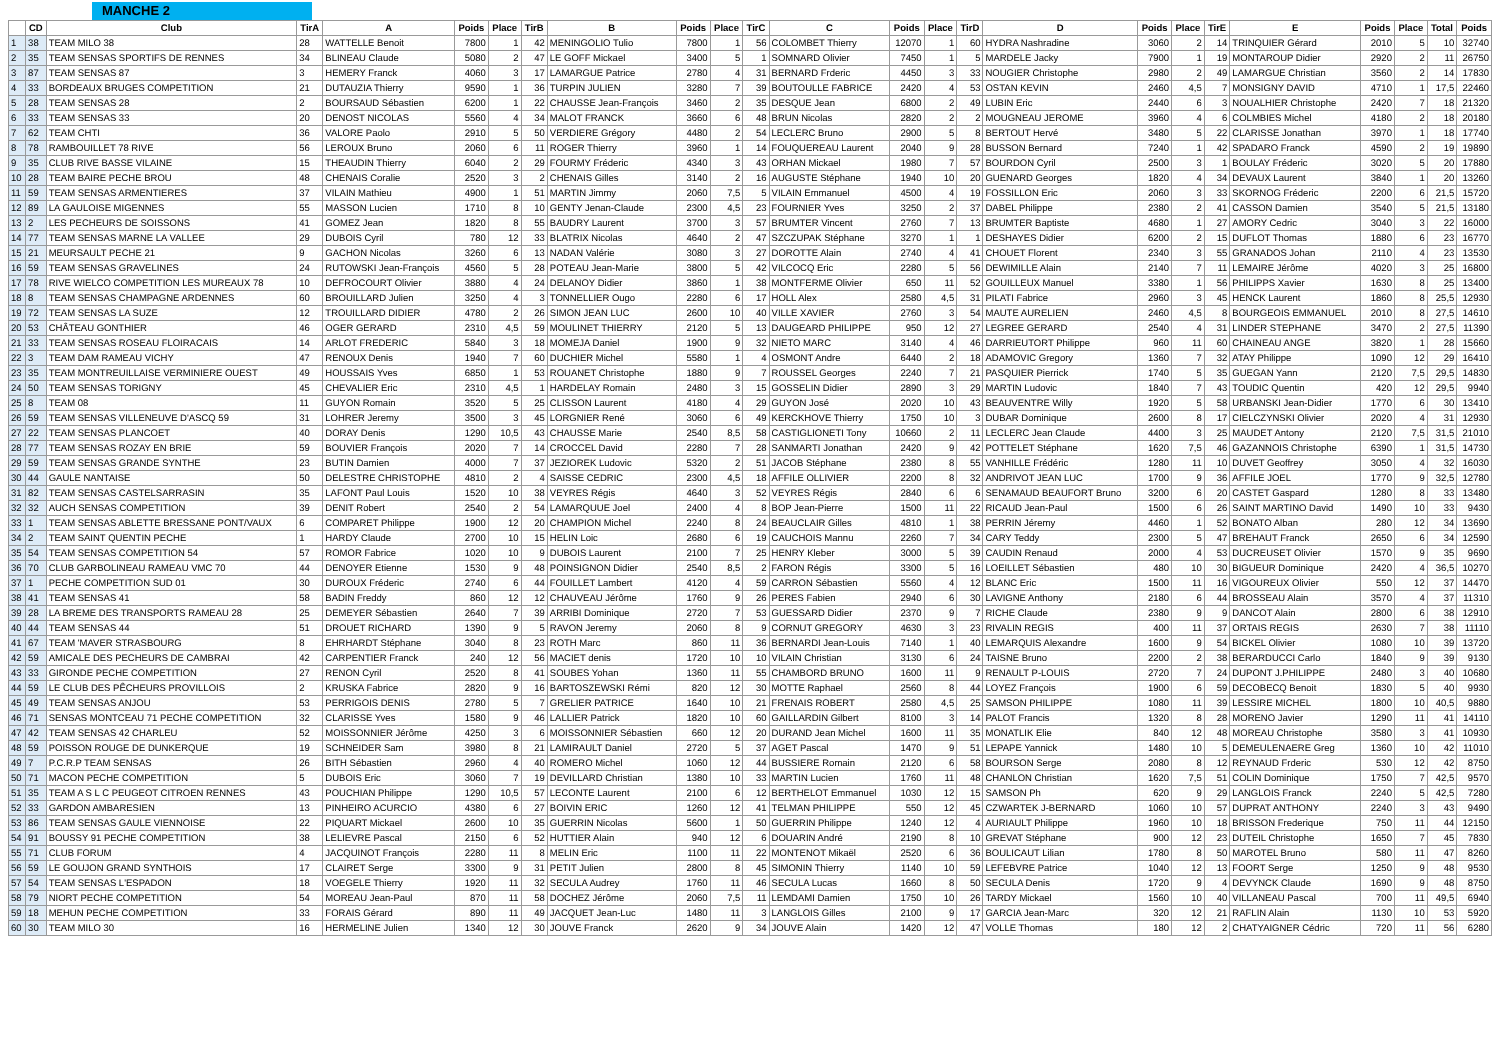MANCHE 2
| | CD | Club | TirA | A | Poids | Place | TirB | B | Poids | Place | TirC | C | Poids | Place | TirD | D | Poids | Place | TirE | E | Poids | Place | Total | Poids |
| --- | --- | --- | --- | --- | --- | --- | --- | --- | --- | --- | --- | --- | --- | --- | --- | --- | --- | --- | --- | --- | --- | --- | --- | --- |
| 1 | 38 | TEAM MILO 38 | 28 | WATTELLE Benoit | 7800 | 1 | 42 | MENINGOLIO Tulio | 7800 | 1 | 56 | COLOMBET Thierry | 12070 | 1 | 60 | HYDRA Nashradine | 3060 | 2 | 14 | TRINQUIER Gérard | 2010 | 5 | 10 | 32740 |
| 2 | 35 | TEAM SENSAS SPORTIFS DE RENNES | 34 | BLINEAU Claude | 5080 | 2 | 47 | LE GOFF Mickael | 3400 | 5 | 1 | SOMNARD Olivier | 7450 | 1 | 5 | MARDELE Jacky | 7900 | 1 | 19 | MONTAROUP Didier | 2920 | 2 | 11 | 26750 |
| 3 | 87 | TEAM SENSAS 87 | 3 | HEMERY Franck | 4060 | 3 | 17 | LAMARGUE Patrice | 2780 | 4 | 31 | BERNARD Frderic | 4450 | 3 | 33 | NOUGIER Christophe | 2980 | 2 | 49 | LAMARGUE Christian | 3560 | 2 | 14 | 17830 |
| 4 | 33 | BORDEAUX BRUGES COMPETITION | 21 | DUTAUZIA Thierry | 9590 | 1 | 36 | TURPIN JULIEN | 3280 | 7 | 39 | BOUTOULLE FABRICE | 2420 | 4 | 53 | OSTAN KEVIN | 2460 | 4,5 | 7 | MONSIGNY DAVID | 4710 | 1 | 17,5 | 22460 |
| 5 | 28 | TEAM SENSAS 28 | 2 | BOURSAUD Sébastien | 6200 | 1 | 22 | CHAUSSE Jean-François | 3460 | 2 | 35 | DESQUE Jean | 6800 | 2 | 49 | LUBIN Eric | 2440 | 6 | 3 | NOUALHIER Christophe | 2420 | 7 | 18 | 21320 |
| 6 | 33 | TEAM SENSAS 33 | 20 | DENOST NICOLAS | 5560 | 4 | 34 | MALOT FRANCK | 3660 | 6 | 48 | BRUN Nicolas | 2820 | 2 | 2 | MOUGNEAU JEROME | 3960 | 4 | 6 | COLMBIES Michel | 4180 | 2 | 18 | 20180 |
| 7 | 62 | TEAM CHTI | 36 | VALORE Paolo | 2910 | 5 | 50 | VERDIERE Grégory | 4480 | 2 | 54 | LECLERC Bruno | 2900 | 5 | 8 | BERTOUT Hervé | 3480 | 5 | 22 | CLARISSE Jonathan | 3970 | 1 | 18 | 17740 |
| 8 | 78 | RAMBOUILLET 78 RIVE | 56 | LEROUX Bruno | 2060 | 6 | 11 | ROGER Thierry | 3960 | 1 | 14 | FOUQUEREAU Laurent | 2040 | 9 | 28 | BUSSON Bernard | 7240 | 1 | 42 | SPADARO Franck | 4590 | 2 | 19 | 19890 |
| 9 | 35 | CLUB RIVE BASSE VILAINE | 15 | THEAUDIN Thierry | 6040 | 2 | 29 | FOURMY Fréderic | 4340 | 3 | 43 | ORHAN Mickael | 1980 | 7 | 57 | BOURDON Cyril | 2500 | 3 | 1 | BOULAY Fréderic | 3020 | 5 | 20 | 17880 |
| 10 | 28 | TEAM BAIRE PECHE BROU | 48 | CHENAIS Coralie | 2520 | 3 | 2 | CHENAIS Gilles | 3140 | 2 | 16 | AUGUSTE Stéphane | 1940 | 10 | 20 | GUENARD Georges | 1820 | 4 | 34 | DEVAUX Laurent | 3840 | 1 | 20 | 13260 |
| 11 | 59 | TEAM SENSAS ARMENTIERES | 37 | VILAIN Mathieu | 4900 | 1 | 51 | MARTIN Jimmy | 2060 | 7,5 | 5 | VILAIN Emmanuel | 4500 | 4 | 19 | FOSSILLON Eric | 2060 | 3 | 33 | SKORNOG Fréderic | 2200 | 6 | 21,5 | 15720 |
| 12 | 89 | LA GAULOISE MIGENNES | 55 | MASSON Lucien | 1710 | 8 | 10 | GENTY Jenan-Claude | 2300 | 4,5 | 23 | FOURNIER Yves | 3250 | 2 | 37 | DABEL Philippe | 2380 | 2 | 41 | CASSON Damien | 3540 | 5 | 21,5 | 13180 |
| 13 | 2 | LES PECHEURS DE SOISSONS | 41 | GOMEZ Jean | 1820 | 8 | 55 | BAUDRY Laurent | 3700 | 3 | 57 | BRUMTER Vincent | 2760 | 7 | 13 | BRUMTER Baptiste | 4680 | 1 | 27 | AMORY Cedric | 3040 | 3 | 22 | 16000 |
| 14 | 77 | TEAM SENSAS MARNE LA VALLEE | 29 | DUBOIS Cyril | 780 | 12 | 33 | BLATRIX Nicolas | 4640 | 2 | 47 | SZCZUPAK Stéphane | 3270 | 1 | 1 | DESHAYES Didier | 6200 | 2 | 15 | DUFLOT Thomas | 1880 | 6 | 23 | 16770 |
| 15 | 21 | MEURSAULT PECHE 21 | 9 | GACHON Nicolas | 3260 | 6 | 13 | NADAN Valérie | 3080 | 3 | 27 | DOROTTE Alain | 2740 | 4 | 41 | CHOUET Florent | 2340 | 3 | 55 | GRANADOS Johan | 2110 | 4 | 23 | 13530 |
| 16 | 59 | TEAM SENSAS GRAVELINES | 24 | RUTOWSKI Jean-François | 4560 | 5 | 28 | POTEAU Jean-Marie | 3800 | 5 | 42 | VILCOCQ Eric | 2280 | 5 | 56 | DEWIMILLE Alain | 2140 | 7 | 11 | LEMAIRE Jérôme | 4020 | 3 | 25 | 16800 |
| 17 | 78 | RIVE WIELCO COMPETITION LES MUREAUX 78 | 10 | DEFROCOURT Olivier | 3880 | 4 | 24 | DELANOY Didier | 3860 | 1 | 38 | MONTFERME Olivier | 650 | 11 | 52 | GOUILLEUX Manuel | 3380 | 1 | 56 | PHILIPPS Xavier | 1630 | 8 | 25 | 13400 |
| 18 | 8 | TEAM SENSAS CHAMPAGNE ARDENNES | 60 | BROUILLARD Julien | 3250 | 4 | 3 | TONNELLIER Ougo | 2280 | 6 | 17 | HOLL Alex | 2580 | 4,5 | 31 | PILATI Fabrice | 2960 | 3 | 45 | HENCK Laurent | 1860 | 8 | 25,5 | 12930 |
| 19 | 72 | TEAM SENSAS LA SUZE | 12 | TROUILLARD DIDIER | 4780 | 2 | 26 | SIMON JEAN LUC | 2600 | 10 | 40 | VILLE XAVIER | 2760 | 3 | 54 | MAUTE AURELIEN | 2460 | 4,5 | 8 | BOURGEOIS EMMANUEL | 2010 | 8 | 27,5 | 14610 |
| 20 | 53 | CHÂTEAU GONTHIER | 46 | OGER GERARD | 2310 | 4,5 | 59 | MOULINET THIERRY | 2120 | 5 | 13 | DAUGEARD PHILIPPE | 950 | 12 | 27 | LEGREE GERARD | 2540 | 4 | 31 | LINDER STEPHANE | 3470 | 2 | 27,5 | 11390 |
| 21 | 33 | TEAM SENSAS ROSEAU FLOIRACAIS | 14 | ARLOT FREDERIC | 5840 | 3 | 18 | MOMEJA Daniel | 1900 | 9 | 32 | NIETO MARC | 3140 | 4 | 46 | DARRIEUTORT Philippe | 960 | 11 | 60 | CHAINEAU ANGE | 3820 | 1 | 28 | 15660 |
| 22 | 3 | TEAM DAM RAMEAU VICHY | 47 | RENOUX Denis | 1940 | 7 | 60 | DUCHIER Michel | 5580 | 1 | 4 | OSMONT Andre | 6440 | 2 | 18 | ADAMOVIC Gregory | 1360 | 7 | 32 | ATAY Philippe | 1090 | 12 | 29 | 16410 |
| 23 | 35 | TEAM MONTREUILLAISE VERMINIERE OUEST | 49 | HOUSSAIS Yves | 6850 | 1 | 53 | ROUANET Christophe | 1880 | 9 | 7 | ROUSSEL Georges | 2240 | 7 | 21 | PASQUIER Pierrick | 1740 | 5 | 35 | GUEGAN Yann | 2120 | 7,5 | 29,5 | 14830 |
| 24 | 50 | TEAM SENSAS TORIGNY | 45 | CHEVALIER Eric | 2310 | 4,5 | 1 | HARDELAY Romain | 2480 | 3 | 15 | GOSSELIN Didier | 2890 | 3 | 29 | MARTIN Ludovic | 1840 | 7 | 43 | TOUDIC Quentin | 420 | 12 | 29,5 | 9940 |
| 25 | 8 | TEAM 08 | 11 | GUYON Romain | 3520 | 5 | 25 | CLISSON Laurent | 4180 | 4 | 29 | GUYON José | 2020 | 10 | 43 | BEAUVENTRE Willy | 1920 | 5 | 58 | URBANSKI Jean-Didier | 1770 | 6 | 30 | 13410 |
| 26 | 59 | TEAM SENSAS VILLENEUVE D'ASCQ 59 | 31 | LOHRER Jeremy | 3500 | 3 | 45 | LORGNIER René | 3060 | 6 | 49 | KERCKHOVE Thierry | 1750 | 10 | 3 | DUBAR Dominique | 2600 | 8 | 17 | CIELCZYNSKI Olivier | 2020 | 4 | 31 | 12930 |
| 27 | 22 | TEAM SENSAS PLANCOET | 40 | DORAY Denis | 1290 | 10,5 | 43 | CHAUSSE Marie | 2540 | 8,5 | 58 | CASTIGLIONETI Tony | 10660 | 2 | 11 | LECLERC Jean Claude | 4400 | 3 | 25 | MAUDET Antony | 2120 | 7,5 | 31,5 | 21010 |
| 28 | 77 | TEAM SENSAS ROZAY EN BRIE | 59 | BOUVIER François | 2020 | 7 | 14 | CROCCEL David | 2280 | 7 | 28 | SANMARTI Jonathan | 2420 | 9 | 42 | POTTELET Stéphane | 1620 | 7,5 | 46 | GAZANNOIS Christophe | 6390 | 1 | 31,5 | 14730 |
| 29 | 59 | TEAM SENSAS GRANDE SYNTHE | 23 | BUTIN Damien | 4000 | 7 | 37 | JEZIOREK Ludovic | 5320 | 2 | 51 | JACOB Stéphane | 2380 | 8 | 55 | VANHILLE Frédéric | 1280 | 11 | 10 | DUVET Geoffrey | 3050 | 4 | 32 | 16030 |
| 30 | 44 | GAULE NANTAISE | 50 | DELESTRE CHRISTOPHE | 4810 | 2 | 4 | SAISSE CEDRIC | 2300 | 4,5 | 18 | AFFILE OLLIVIER | 2200 | 8 | 32 | ANDRIVOT JEAN LUC | 1700 | 9 | 36 | AFFILE JOEL | 1770 | 9 | 32,5 | 12780 |
| 31 | 82 | TEAM SENSAS CASTELSARRASIN | 35 | LAFONT Paul Louis | 1520 | 10 | 38 | VEYRES Régis | 4640 | 3 | 52 | VEYRES Régis | 2840 | 6 | 6 | SENAMAUD BEAUFORT Bruno | 3200 | 6 | 20 | CASTET Gaspard | 1280 | 8 | 33 | 13480 |
| 32 | 32 | AUCH SENSAS COMPETITION | 39 | DENIT Robert | 2540 | 2 | 54 | LAMARQUUE Joel | 2400 | 4 | 8 | BOP Jean-Pierre | 1500 | 11 | 22 | RICAUD Jean-Paul | 1500 | 6 | 26 | SAINT MARTINO David | 1490 | 10 | 33 | 9430 |
| 33 | 1 | TEAM SENSAS ABLETTE BRESSANE PONT/VAUX | 6 | COMPARET Philippe | 1900 | 12 | 20 | CHAMPION Michel | 2240 | 8 | 24 | BEAUCLAIR Gilles | 4810 | 1 | 38 | PERRIN Jéremy | 4460 | 1 | 52 | BONATO Alban | 280 | 12 | 34 | 13690 |
| 34 | 2 | TEAM SAINT QUENTIN PECHE | 1 | HARDY Claude | 2700 | 10 | 15 | HELIN Loic | 2680 | 6 | 19 | CAUCHOIS Mannu | 2260 | 7 | 34 | CARY Teddy | 2300 | 5 | 47 | BREHAUT Franck | 2650 | 6 | 34 | 12590 |
| 35 | 54 | TEAM SENSAS COMPETITION 54 | 57 | ROMOR Fabrice | 1020 | 10 | 9 | DUBOIS Laurent | 2100 | 7 | 25 | HENRY Kleber | 3000 | 5 | 39 | CAUDIN Renaud | 2000 | 4 | 53 | DUCREUSET Olivier | 1570 | 9 | 35 | 9690 |
| 36 | 70 | CLUB GARBOLINEAU RAMEAU VMC 70 | 44 | DENOYER Etienne | 1530 | 9 | 48 | POINSIGNON Didier | 2540 | 8,5 | 2 | FARON Régis | 3300 | 5 | 16 | LOEILLET Sébastien | 480 | 10 | 30 | BIGUEUR Dominique | 2420 | 4 | 36,5 | 10270 |
| 37 | 1 | PECHE COMPETITION SUD 01 | 30 | DUROUX Fréderic | 2740 | 6 | 44 | FOUILLET Lambert | 4120 | 4 | 59 | CARRON Sébastien | 5560 | 4 | 12 | BLANC Eric | 1500 | 11 | 16 | VIGOUREUX Olivier | 550 | 12 | 37 | 14470 |
| 38 | 41 | TEAM SENSAS 41 | 58 | BADIN Freddy | 860 | 12 | 12 | CHAUVEAU Jérôme | 1760 | 9 | 26 | PERES Fabien | 2940 | 6 | 30 | LAVIGNE Anthony | 2180 | 6 | 44 | BROSSEAU Alain | 3570 | 4 | 37 | 11310 |
| 39 | 28 | LA BREME DES TRANSPORTS RAMEAU 28 | 25 | DEMEYER Sébastien | 2640 | 7 | 39 | ARRIBI Dominique | 2720 | 7 | 53 | GUESSARD Didier | 2370 | 9 | 7 | RICHE Claude | 2380 | 9 | 9 | DANCOT Alain | 2800 | 6 | 38 | 12910 |
| 40 | 44 | TEAM SENSAS 44 | 51 | DROUET RICHARD | 1390 | 9 | 5 | RAVON Jeremy | 2060 | 8 | 9 | CORNUT GREGORY | 4630 | 3 | 23 | RIVALIN REGIS | 400 | 11 | 37 | ORTAIS REGIS | 2630 | 7 | 38 | 11110 |
| 41 | 67 | TEAM 'MAVER STRASBOURG | 8 | EHRHARDT Stéphane | 3040 | 8 | 23 | ROTH Marc | 860 | 11 | 36 | BERNARDI Jean-Louis | 7140 | 1 | 40 | LEMARQUIS Alexandre | 1600 | 9 | 54 | BICKEL Olivier | 1080 | 10 | 39 | 13720 |
| 42 | 59 | AMICALE DES PECHEURS DE CAMBRAI | 42 | CARPENTIER Franck | 240 | 12 | 56 | MACIET denis | 1720 | 10 | 10 | VILAIN Christian | 3130 | 6 | 24 | TAISNE Bruno | 2200 | 2 | 38 | BERARDUCCI Carlo | 1840 | 9 | 39 | 9130 |
| 43 | 33 | GIRONDE PECHE COMPETITION | 27 | RENON Cyril | 2520 | 8 | 41 | SOUBES Yohan | 1360 | 11 | 55 | CHAMBORD BRUNO | 1600 | 11 | 9 | RENAULT P-LOUIS | 2720 | 7 | 24 | DUPONT J.PHILIPPE | 2480 | 3 | 40 | 10680 |
| 44 | 59 | LE CLUB DES PÊCHEURS PROVILLOIS | 2 | KRUSKA Fabrice | 2820 | 9 | 16 | BARTOSZEWSKI Rémi | 820 | 12 | 30 | MOTTE Raphael | 2560 | 8 | 44 | LOYEZ François | 1900 | 6 | 59 | DECOBECQ Benoit | 1830 | 5 | 40 | 9930 |
| 45 | 49 | TEAM SENSAS ANJOU | 53 | PERRIGOIS DENIS | 2780 | 5 | 7 | GRELIER PATRICE | 1640 | 10 | 21 | FRENAIS ROBERT | 2580 | 4,5 | 25 | SAMSON PHILIPPE | 1080 | 11 | 39 | LESSIRE MICHEL | 1800 | 10 | 40,5 | 9880 |
| 46 | 71 | SENSAS MONTCEAU 71 PECHE COMPETITION | 32 | CLARISSE Yves | 1580 | 9 | 46 | LALLIER Patrick | 1820 | 10 | 60 | GAILLARDIN Gilbert | 8100 | 3 | 14 | PALOT Francis | 1320 | 8 | 28 | MORENO Javier | 1290 | 11 | 41 | 14110 |
| 47 | 42 | TEAM SENSAS 42 CHARLEU | 52 | MOISSONNIER Jérôme | 4250 | 3 | 6 | MOISSONNIER Sébastien | 660 | 12 | 20 | DURAND Jean Michel | 1600 | 11 | 35 | MONATLIK Elie | 840 | 12 | 48 | MOREAU Christophe | 3580 | 3 | 41 | 10930 |
| 48 | 59 | POISSON ROUGE DE DUNKERQUE | 19 | SCHNEIDER Sam | 3980 | 8 | 21 | LAMIRAULT Daniel | 2720 | 5 | 37 | AGET Pascal | 1470 | 9 | 51 | LEPAPE Yannick | 1480 | 10 | 5 | DEMEULENAERE Greg | 1360 | 10 | 42 | 11010 |
| 49 | 7 | P.C.R.P TEAM SENSAS | 26 | BITH Sébastien | 2960 | 4 | 40 | ROMERO Michel | 1060 | 12 | 44 | BUSSIERE Romain | 2120 | 6 | 58 | BOURSON Serge | 2080 | 8 | 12 | REYNAUD Frderic | 530 | 12 | 42 | 8750 |
| 50 | 71 | MACON PECHE COMPETITION | 5 | DUBOIS Eric | 3060 | 7 | 19 | DEVILLARD Christian | 1380 | 10 | 33 | MARTIN Lucien | 1760 | 11 | 48 | CHANLON Christian | 1620 | 7,5 | 51 | COLIN Dominique | 1750 | 7 | 42,5 | 9570 |
| 51 | 35 | TEAM A S L C PEUGEOT CITROEN RENNES | 43 | POUCHIAN Philippe | 1290 | 10,5 | 57 | LECONTE Laurent | 2100 | 6 | 12 | BERTHELOT Emmanuel | 1030 | 12 | 15 | SAMSON Ph | 620 | 9 | 29 | LANGLOIS Franck | 2240 | 5 | 42,5 | 7280 |
| 52 | 33 | GARDON AMBARESIEN | 13 | PINHEIRO ACURCIO | 4380 | 6 | 27 | BOIVIN ERIC | 1260 | 12 | 41 | TELMAN PHILIPPE | 550 | 12 | 45 | CZWARTEK J-BERNARD | 1060 | 10 | 57 | DUPRAT ANTHONY | 2240 | 3 | 43 | 9490 |
| 53 | 86 | TEAM SENSAS GAULE VIENNOISE | 22 | PIQUART Mickael | 2600 | 10 | 35 | GUERRIN Nicolas | 5600 | 1 | 50 | GUERRIN Philippe | 1240 | 12 | 4 | AURIAULT Philippe | 1960 | 10 | 18 | BRISSON Frederique | 750 | 11 | 44 | 12150 |
| 54 | 91 | BOUSSY 91 PECHE COMPETITION | 38 | LELIEVRE Pascal | 2150 | 6 | 52 | HUTTIER Alain | 940 | 12 | 6 | DOUARIN André | 2190 | 8 | 10 | GREVAT Stéphane | 900 | 12 | 23 | DUTEIL Christophe | 1650 | 7 | 45 | 7830 |
| 55 | 71 | CLUB FORUM | 4 | JACQUINOT François | 2280 | 11 | 8 | MELIN Eric | 1100 | 11 | 22 | MONTENOT Mikaël | 2520 | 6 | 36 | BOULICAUT Lilian | 1780 | 8 | 50 | MAROTEL Bruno | 580 | 11 | 47 | 8260 |
| 56 | 59 | LE GOUJON GRAND SYNTHOIS | 17 | CLAIRET Serge | 3300 | 9 | 31 | PETIT Julien | 2800 | 8 | 45 | SIMONIN Thierry | 1140 | 10 | 59 | LEFEBVRE Patrice | 1040 | 12 | 13 | FOORT Serge | 1250 | 9 | 48 | 9530 |
| 57 | 54 | TEAM SENSAS L'ESPADON | 18 | VOEGELE Thierry | 1920 | 11 | 32 | SECULA Audrey | 1760 | 11 | 46 | SECULA Lucas | 1660 | 8 | 50 | SECULA Denis | 1720 | 9 | 4 | DEVYNCK Claude | 1690 | 9 | 48 | 8750 |
| 58 | 79 | NIORT PECHE COMPETITION | 54 | MOREAU Jean-Paul | 870 | 11 | 58 | DOCHEZ Jérôme | 2060 | 7,5 | 11 | LEMDAMI Damien | 1750 | 10 | 26 | TARDY Mickael | 1560 | 10 | 40 | VILLANEAU Pascal | 700 | 11 | 49,5 | 6940 |
| 59 | 18 | MEHUN PECHE COMPETITION | 33 | FORAIS Gérard | 890 | 11 | 49 | JACQUET Jean-Luc | 1480 | 11 | 3 | LANGLOIS Gilles | 2100 | 9 | 17 | GARCIA Jean-Marc | 320 | 12 | 21 | RAFLIN Alain | 1130 | 10 | 53 | 5920 |
| 60 | 30 | TEAM MILO 30 | 16 | HERMELINE Julien | 1340 | 12 | 30 | JOUVE Franck | 2620 | 9 | 34 | JOUVE Alain | 1420 | 12 | 47 | VOLLE Thomas | 180 | 12 | 2 | CHATYAIGNER Cédric | 720 | 11 | 56 | 6280 |